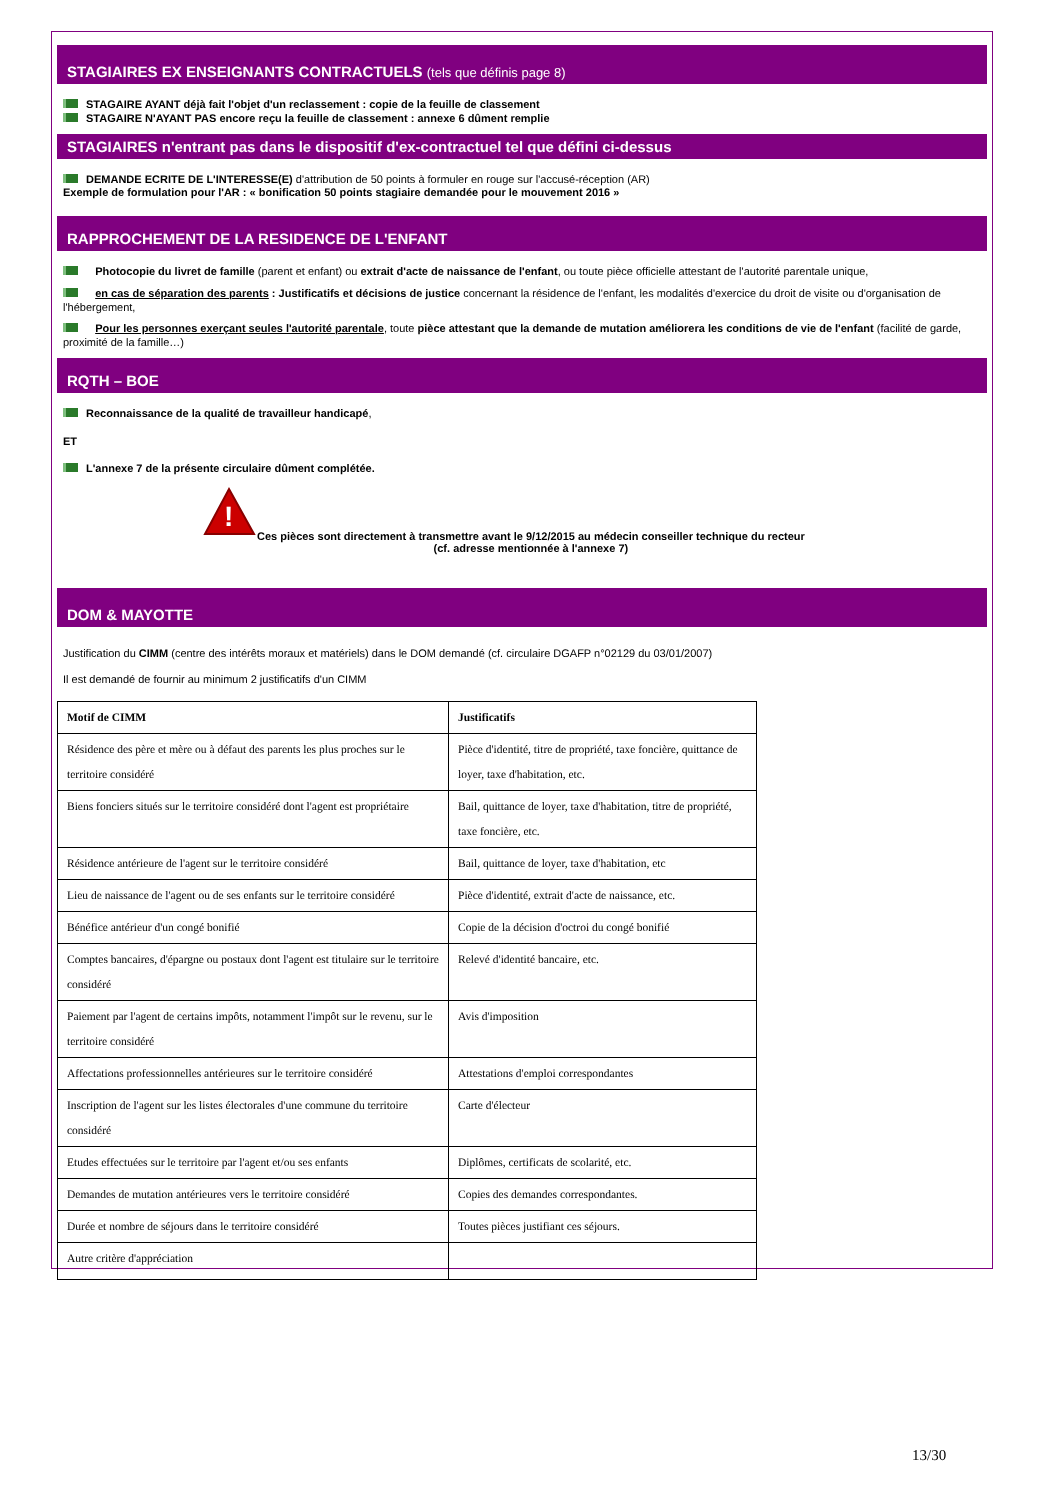STAGIAIRES EX ENSEIGNANTS CONTRACTUELS (tels que définis page 8)
STAGAIRE AYANT déjà fait l'objet d'un reclassement : copie de la feuille de classement
STAGAIRE N'AYANT PAS encore reçu la feuille de classement : annexe 6 dûment remplie
STAGIAIRES n'entrant pas dans le dispositif d'ex-contractuel tel que défini ci-dessus
DEMANDE ECRITE DE L'INTERESSE(E) d'attribution de 50 points à formuler en rouge sur l'accusé-réception (AR)
Exemple de formulation pour l'AR : « bonification 50 points stagiaire demandée pour le mouvement 2016 »
RAPPROCHEMENT DE LA RESIDENCE DE L'ENFANT
Photocopie du livret de famille (parent et enfant) ou extrait d'acte de naissance de l'enfant, ou toute pièce officielle attestant de l'autorité parentale unique,
en cas de séparation des parents : Justificatifs et décisions de justice concernant la résidence de l'enfant, les modalités d'exercice du droit de visite ou d'organisation de l'hébergement,
Pour les personnes exerçant seules l'autorité parentale, toute pièce attestant que la demande de mutation améliorera les conditions de vie de l'enfant (facilité de garde, proximité de la famille…)
RQTH – BOE
Reconnaissance de la qualité de travailleur handicapé,
ET
L'annexe 7 de la présente circulaire dûment complétée.
!
Ces pièces sont directement à transmettre avant le 9/12/2015 au médecin conseiller technique du recteur
(cf. adresse mentionnée à l'annexe 7)
DOM & MAYOTTE
Justification du CIMM (centre des intérêts moraux et matériels) dans le DOM demandé (cf. circulaire DGAFP n°02129 du 03/01/2007)
Il est demandé de fournir au minimum 2 justificatifs d'un CIMM
| Motif de CIMM | Justificatifs |
| --- | --- |
| Résidence des père et mère ou à défaut des parents les plus proches sur le territoire considéré | Pièce d'identité, titre de propriété, taxe foncière, quittance de loyer, taxe d'habitation, etc. |
| Biens fonciers situés sur le territoire considéré dont l'agent est propriétaire | Bail, quittance de loyer, taxe d'habitation, titre de propriété, taxe foncière, etc. |
| Résidence antérieure de l'agent sur le territoire considéré | Bail, quittance de loyer, taxe d'habitation, etc |
| Lieu de naissance de l'agent ou de ses enfants sur le territoire considéré | Pièce d'identité, extrait d'acte de naissance, etc. |
| Bénéfice antérieur d'un congé bonifié | Copie de la décision d'octroi du congé bonifié |
| Comptes bancaires, d'épargne ou postaux dont l'agent est titulaire sur le territoire considéré | Relevé d'identité bancaire, etc. |
| Paiement par l'agent de certains impôts, notamment l'impôt sur le revenu, sur le territoire considéré | Avis d'imposition |
| Affectations professionnelles antérieures sur le territoire considéré | Attestations d'emploi correspondantes |
| Inscription de l'agent sur les listes électorales d'une commune du territoire considéré | Carte d'électeur |
| Etudes effectuées sur le territoire par l'agent et/ou ses enfants | Diplômes, certificats de scolarité, etc. |
| Demandes de mutation antérieures vers le territoire considéré | Copies des demandes correspondantes. |
| Durée et nombre de séjours dans le territoire considéré | Toutes pièces justifiant ces séjours. |
| Autre critère d'appréciation | |
13/30